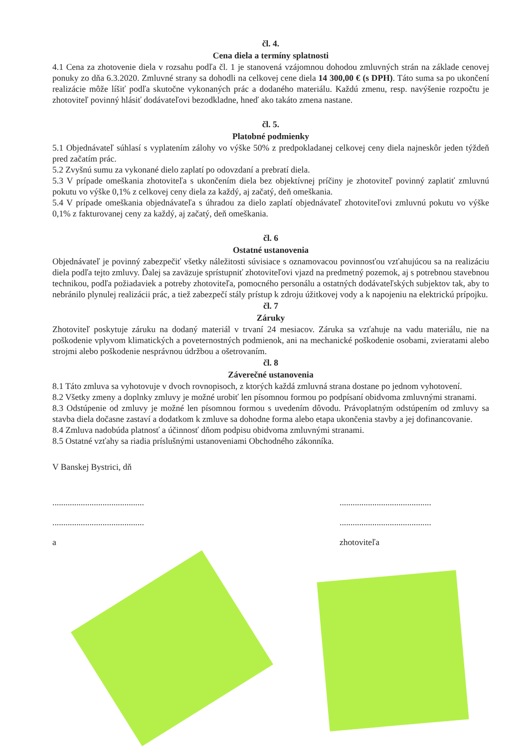čl. 4.
Cena diela a termíny splatnosti
4.1 Cena za zhotovenie diela v rozsahu podľa čl. 1 je stanovená vzájomnou dohodou zmluvných strán na základe cenovej ponuky zo dňa 6.3.2020. Zmluvné strany sa dohodli na celkovej cene diela 14 300,00 € (s DPH). Táto suma sa po ukončení realizácie môže líšiť podľa skutočne vykonaných prác a dodaného materiálu. Každú zmenu, resp. navýšenie rozpočtu je zhotoviteľ povinný hlásiť dodávateľovi bezodkladne, hneď ako takáto zmena nastane.
čl. 5.
Platobné podmienky
5.1 Objednávateľ súhlasí s vyplatením zálohy vo výške 50% z predpokladanej celkovej ceny diela najneskôr jeden týždeň pred začatím prác.
5.2 Zvyšnú sumu za vykonané dielo zaplatí po odovzdaní a prebratí diela.
5.3 V prípade omeškania zhotoviteľa s ukončením diela bez objektívnej príčiny je zhotoviteľ povinný zaplatiť zmluvnú pokutu vo výške 0,1% z celkovej ceny diela za každý, aj začatý, deň omeškania.
5.4 V prípade omeškania objednávateľa s úhradou za dielo zaplatí objednávateľ zhotoviteľovi zmluvnú pokutu vo výške 0,1% z fakturovanej ceny za každý, aj začatý, deň omeškania.
čl. 6
Ostatné ustanovenia
Objednávateľ je povinný zabezpečiť všetky náležitosti súvisiace s oznamovacou povinnosťou vzťahujúcou sa na realizáciu diela podľa tejto zmluvy. Ďalej sa zaväzuje sprístupniť zhotoviteľovi vjazd na predmetný pozemok, aj s potrebnou stavebnou technikou, podľa požiadaviek a potreby zhotoviteľa, pomocného personálu a ostatných dodávateľských subjektov tak, aby to nebránilo plynulej realizácii prác, a tiež zabezpečí stály prístup k zdroju úžitkovej vody a k napojeniu na elektrickú prípojku.
čl. 7
Záruky
Zhotoviteľ poskytuje záruku na dodaný materiál v trvaní 24 mesiacov. Záruka sa vzťahuje na vadu materiálu, nie na poškodenie vplyvom klimatických a poveternostných podmienok, ani na mechanické poškodenie osobami, zvieratami alebo strojmi alebo poškodenie nesprávnou údržbou a ošetrovaním.
čl. 8
Záverečné ustanovenia
8.1 Táto zmluva sa vyhotovuje v dvoch rovnopisoch, z ktorých každá zmluvná strana dostane po jednom vyhotovení.
8.2 Všetky zmeny a doplnky zmluvy je možné urobiť len písomnou formou po podpísaní obidvoma zmluvnými stranami.
8.3 Odstúpenie od zmluvy je možné len písomnou formou s uvedením dôvodu. Právoplatným odstúpením od zmluvy sa stavba diela dočasne zastaví a dodatkom k zmluve sa dohodne forma alebo etapa ukončenia stavby a jej dofinancovanie.
8.4 Zmluva nadobúda platnosť a účinnosť dňom podpisu obidvoma zmluvnými stranami.
8.5 Ostatné vzťahy sa riadia príslušnými ustanoveniami Obchodného zákonníka.
V Banskej Bystrici, dň
..........................................
..........................................
a
..........................................
..........................................
zhotoviteľa